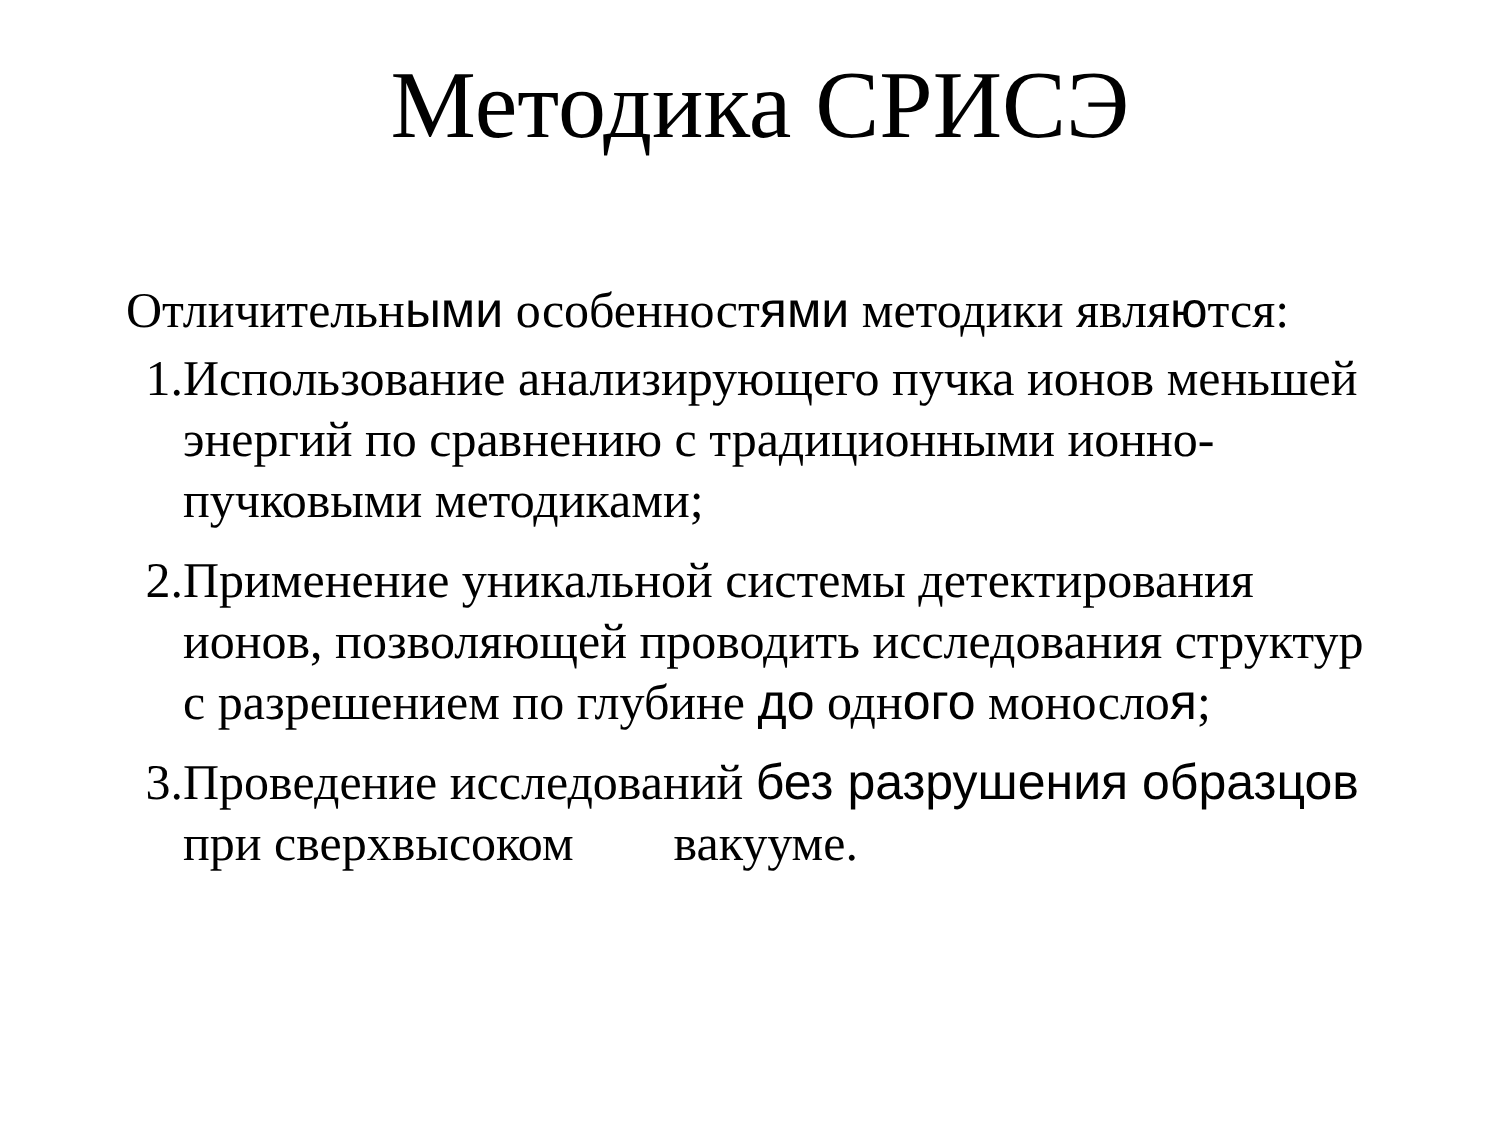Методика СРИСЭ
Отличительными особенностями методики являются:
1. Использование анализирующего пучка ионов меньшей энергий по сравнению с традиционными ионно-пучковыми методиками;
2. Применение уникальной системы детектирования ионов, позволяющей проводить исследования структур с разрешением по глубине до одного монослоя;
3. Проведение исследований без разрушения образцов при сверхвысоком вакууме.